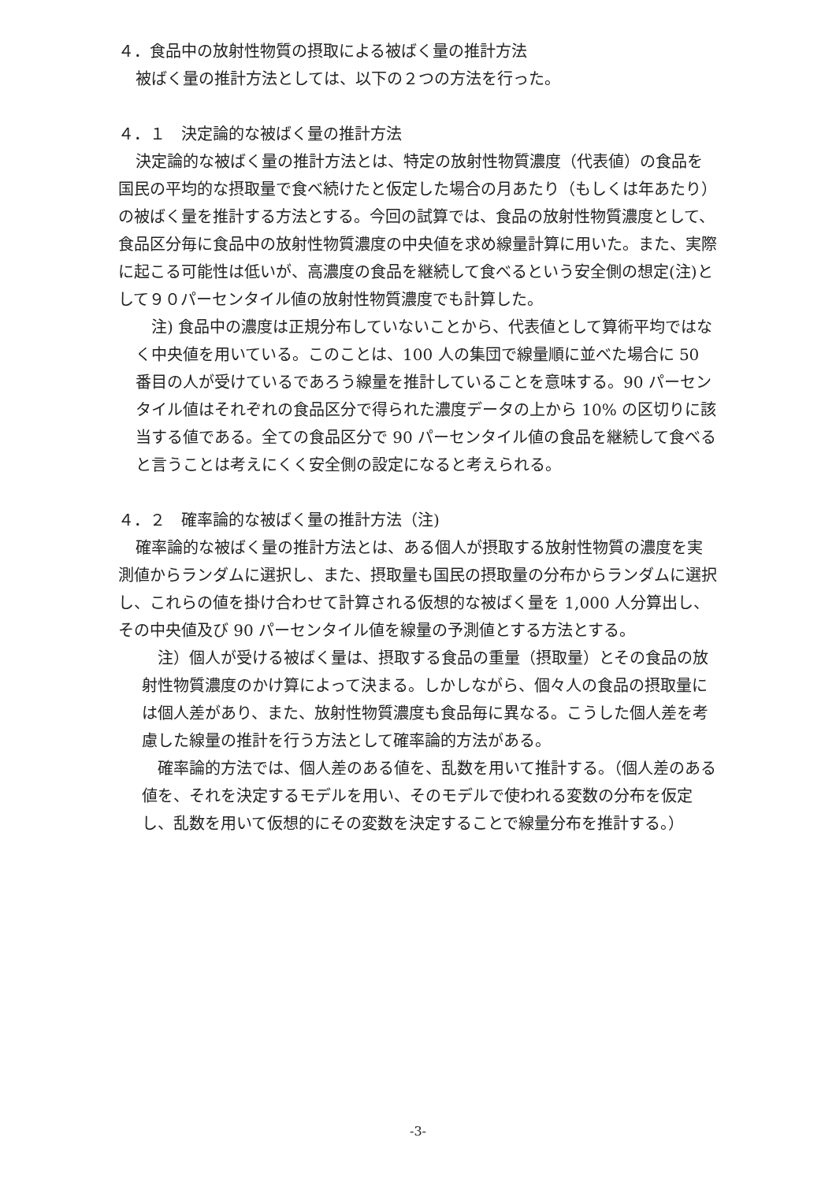４．食品中の放射性物質の摂取による被ばく量の推計方法
被ばく量の推計方法としては、以下の２つの方法を行った。
４．１　決定論的な被ばく量の推計方法
決定論的な被ばく量の推計方法とは、特定の放射性物質濃度（代表値）の食品を国民の平均的な摂取量で食べ続けたと仮定した場合の月あたり（もしくは年あたり）の被ばく量を推計する方法とする。今回の試算では、食品の放射性物質濃度として、食品区分毎に食品中の放射性物質濃度の中央値を求め線量計算に用いた。また、実際に起こる可能性は低いが、高濃度の食品を継続して食べるという安全側の想定(注)として９０パーセンタイル値の放射性物質濃度でも計算した。
注) 食品中の濃度は正規分布していないことから、代表値として算術平均ではなく中央値を用いている。このことは、100 人の集団で線量順に並べた場合に 50 番目の人が受けているであろう線量を推計していることを意味する。90 パーセンタイル値はそれぞれの食品区分で得られた濃度データの上から 10% の区切りに該当する値である。全ての食品区分で 90 パーセンタイル値の食品を継続して食べると言うことは考えにくく安全側の設定になると考えられる。
４．２　確率論的な被ばく量の推計方法（注)
確率論的な被ばく量の推計方法とは、ある個人が摂取する放射性物質の濃度を実測値からランダムに選択し、また、摂取量も国民の摂取量の分布からランダムに選択し、これらの値を掛け合わせて計算される仮想的な被ばく量を 1,000 人分算出し、その中央値及び 90 パーセンタイル値を線量の予測値とする方法とする。
注）個人が受ける被ばく量は、摂取する食品の重量（摂取量）とその食品の放射性物質濃度のかけ算によって決まる。しかしながら、個々人の食品の摂取量には個人差があり、また、放射性物質濃度も食品毎に異なる。こうした個人差を考慮した線量の推計を行う方法として確率論的方法がある。
確率論的方法では、個人差のある値を、乱数を用いて推計する。（個人差のある値を、それを決定するモデルを用い、そのモデルで使われる変数の分布を仮定し、乱数を用いて仮想的にその変数を決定することで線量分布を推計する。）
-3-